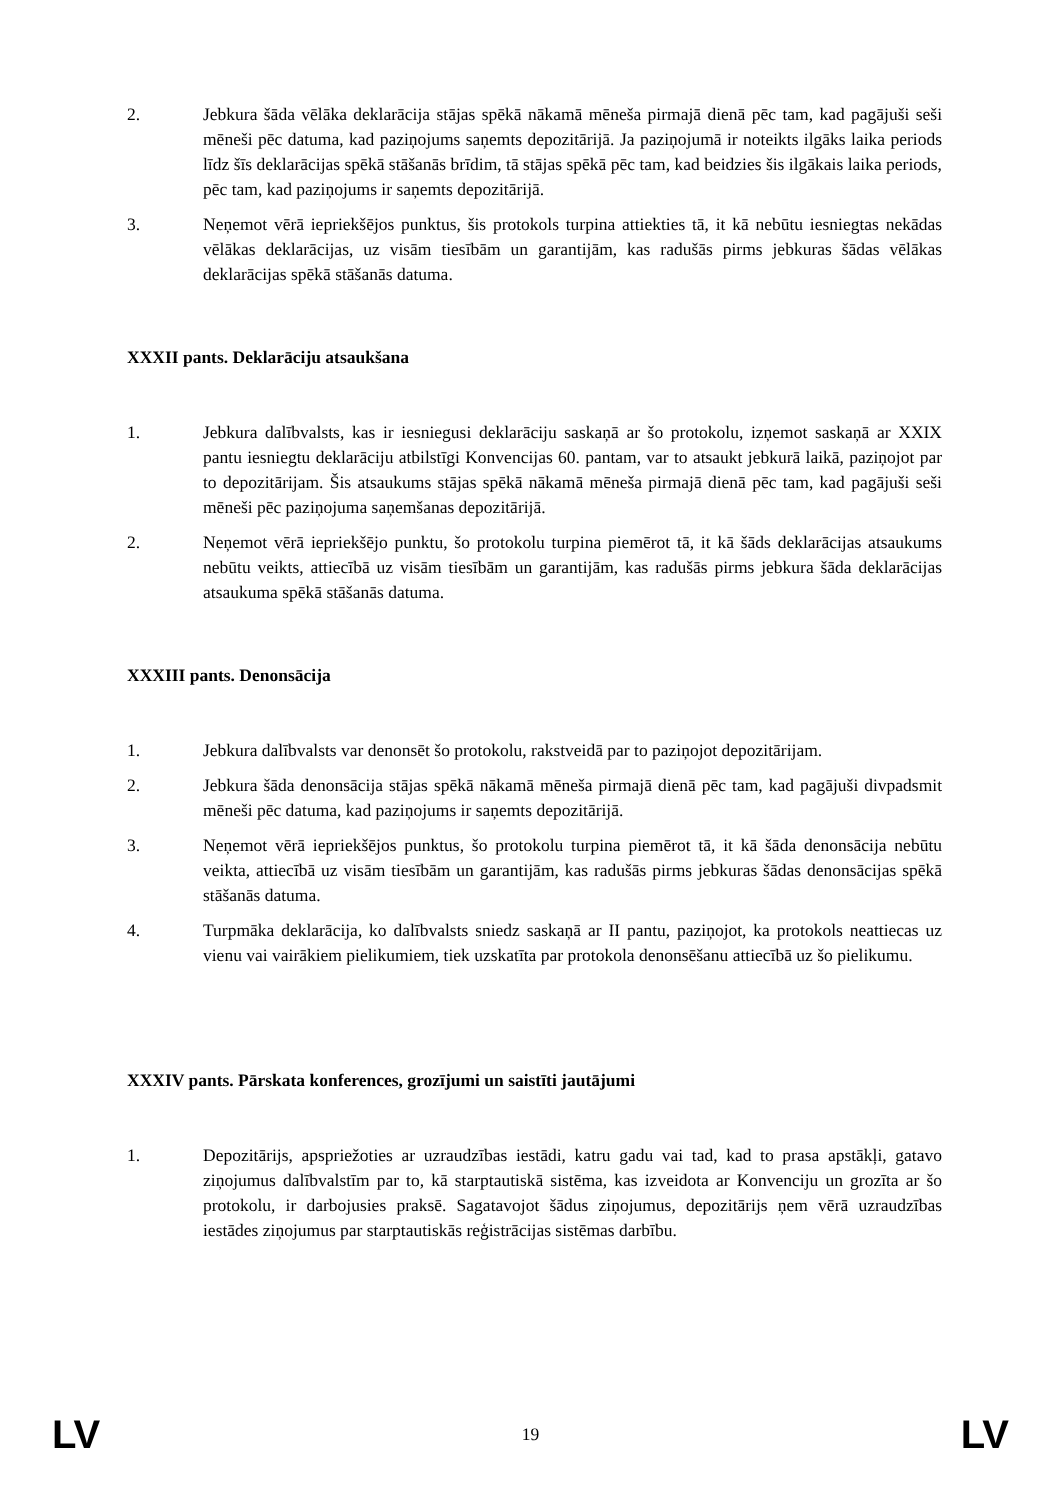2. Jebkura šāda vēlāka deklarācija stājas spēkā nākamā mēneša pirmajā dienā pēc tam, kad pagājuši seši mēneši pēc datuma, kad paziņojums saņemts depozitārijā. Ja paziņojumā ir noteikts ilgāks laika periods līdz šīs deklarācijas spēkā stāšanās brīdim, tā stājas spēkā pēc tam, kad beidzies šis ilgākais laika periods, pēc tam, kad paziņojums ir saņemts depozitārijā.
3. Neņemot vērā iepriekšējos punktus, šis protokols turpina attiekties tā, it kā nebūtu iesniegtas nekādas vēlākas deklarācijas, uz visām tiesībām un garantijām, kas radušās pirms jebkuras šādas vēlākas deklarācijas spēkā stāšanās datuma.
XXXII pants. Deklarāciju atsaukšana
1. Jebkura dalībvalsts, kas ir iesniegusi deklarāciju saskaņā ar šo protokolu, izņemot saskaņā ar XXIX pantu iesniegtu deklarāciju atbilstīgi Konvencijas 60. pantam, var to atsaukt jebkurā laikā, paziņojot par to depozitārijam. Šis atsaukums stājas spēkā nākamā mēneša pirmajā dienā pēc tam, kad pagājuši seši mēneši pēc paziņojuma saņemšanas depozitārijā.
2. Neņemot vērā iepriekšējo punktu, šo protokolu turpina piemērot tā, it kā šāds deklarācijas atsaukums nebūtu veikts, attiecībā uz visām tiesībām un garantijām, kas radušās pirms jebkura šāda deklarācijas atsaukuma spēkā stāšanās datuma.
XXXIII pants. Denonsācija
1. Jebkura dalībvalsts var denonsēt šo protokolu, rakstveidā par to paziņojot depozitārijam.
2. Jebkura šāda denonsācija stājas spēkā nākamā mēneša pirmajā dienā pēc tam, kad pagājuši divpadsmit mēneši pēc datuma, kad paziņojums ir saņemts depozitārijā.
3. Neņemot vērā iepriekšējos punktus, šo protokolu turpina piemērot tā, it kā šāda denonsācija nebūtu veikta, attiecībā uz visām tiesībām un garantijām, kas radušās pirms jebkuras šādas denonsācijas spēkā stāšanās datuma.
4. Turpmāka deklarācija, ko dalībvalsts sniedz saskaņā ar II pantu, paziņojot, ka protokols neattiecas uz vienu vai vairākiem pielikumiem, tiek uzskatīta par protokola denonsēšanu attiecībā uz šo pielikumu.
XXXIV pants. Pārskata konferences, grozījumi un saistīti jautājumi
1. Depozitārijs, apspriežoties ar uzraudzības iestādi, katru gadu vai tad, kad to prasa apstākļi, gatavo ziņojumus dalībvalstīm par to, kā starptautiskā sistēma, kas izveidota ar Konvenciju un grozīta ar šo protokolu, ir darbojusies praksē. Sagatavojot šādus ziņojumus, depozitārijs ņem vērā uzraudzības iestādes ziņojumus par starptautiskās reģistrācijas sistēmas darbību.
LV 19 LV